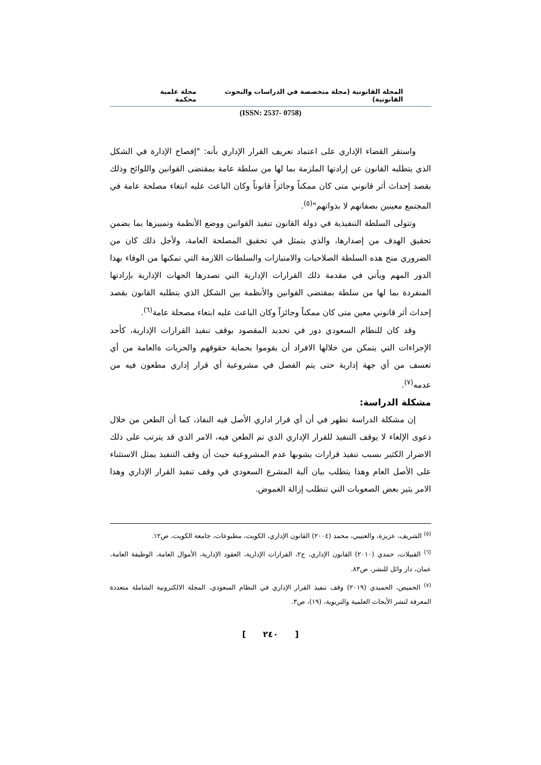المجلة القانونية (مجلة متخصصة في الدراسات والبحوث القانونية) مجلة علمية محكمة
(ISSN: 2537- 0758)
واستقر القضاء الإداري على اعتماد تعريف القرار الإداري بأنه: "إفصاح الإدارة في الشكل الذي يتطلبه القانون عن إرادتها الملزمة بما لها من سلطة عامة بمقتضى القوانين واللوائح وذلك بقصد إحداث أثر قانوني متى كان ممكناً وجائزاً قانوناً وكان الباعث عليه ابتغاء مصلحة عامة في المجتمع معينين بصفاتهم لا بذواتهم"<sup>(٥)</sup>.
وتتولى السلطة التنفيذية في دولة القانون تنفيذ القوانين ووضع الأنظمة وتمييزها بما يضمن تحقيق الهدف من إصدارها، والذي يتمثل في تحقيق المصلحة العامة، ولأجل ذلك كان من الضروري منح هذه السلطة الصلاحيات والامتيازات والسلطات اللازمة التي تمكنها من الوفاء بهذا الدور المهم ويأتي في مقدمة ذلك القرارات الإدارية التي تصدرها الجهات الإدارية بإرادتها المنفردة بما لها من سلطة بمقتضى القوانين والأنظمة بين الشكل الذي يتطلبه القانون بقصد إحداث أثر قانوني معين متى كان ممكناً وجائزاً وكان الباعث عليه ابتغاء مصحلة عامة<sup>(٦)</sup>.
وقد كان للنظام السعودي دور في تحديد المقصود بوقف تنفيذ القرارات الإدارية، كأحد الإجراءات التي يتمكن من خلالها الافراد أن يقوموا بحماية حقوقهم والحريات ةالعامة من أي تعسف من أي جهة إدارية حتى يتم الفصل في مشروعية أي قرار إداري مطعون فيه من عدمه<sup>(٧)</sup>.
مشكلة الدراسة:
إن مشكلة الدراسة تظهر في أن أي قرار اداري الأصل فيه النفاذ، كما أن الطعن من خلال دعوى الإلغاء لا يوقف التنفيذ للقرار الإداري الذي تم الطعن فيه، الامر الذي قد يترتب على ذلك الاضرار الكثير بسبب تنفيذ قرارات يشوبها عدم المشروعية حيث أن وقف التنفيذ يمثل الاستثناء على الأصل العام وهذا يتطلب بيان آلية المشرع السعودي في وقف تنفيذ القرار الإداري وهذا الامر يثير بعض الصعوبات التي تتطلب إزالة الغموض.
<sup>(٥)</sup> الشريف، عزيزة، والعتيبي، محمد (٢٠٠٤) القانون الإداري، الكويت، مطبوعات، جامعة الكويت، ص١٢.
<sup>(٦)</sup> القبيلات، حمدي (٢٠١٠) القانون الإداري، ج٢، القرارات الإدارية، العقود الإدارية، الأموال العامة، الوظيفة العامة، عمان، دار وائل للنشر، ص٨٣.
<sup>(٧)</sup> الحميص، الحميدي (٢٠١٩) وقف تنفيذ القرار الإداري في النظام السعودي، المجلة الالكترونية الشاملة متعددة المعرفة لنشر الأبحاث العلمية والتربوية، (١٩)، ص٣.
[ ٢٤٠ ]